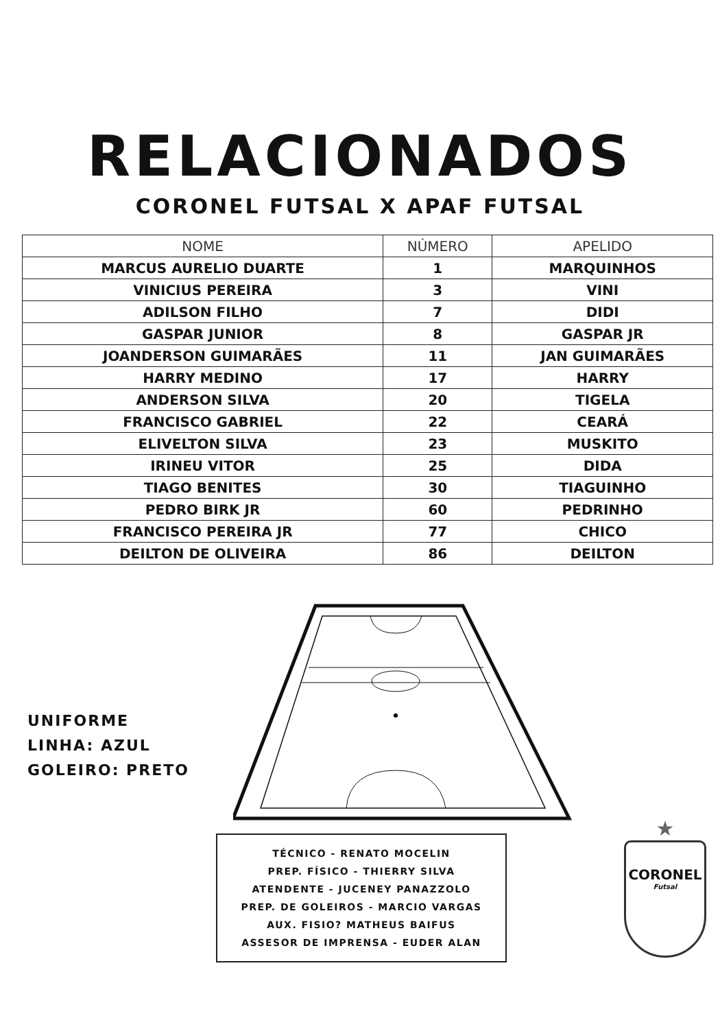RELACIONADOS
CORONEL FUTSAL X APAF FUTSAL
| NOME | NÚMERO | APELIDO |
| --- | --- | --- |
| MARCUS AURELIO DUARTE | 1 | MARQUINHOS |
| VINICIUS PEREIRA | 3 | VINI |
| ADILSON FILHO | 7 | DIDI |
| GASPAR JUNIOR | 8 | GASPAR JR |
| JOANDERSON GUIMARÃES | 11 | JAN GUIMARÃES |
| HARRY MEDINO | 17 | HARRY |
| ANDERSON SILVA | 20 | TIGELA |
| FRANCISCO GABRIEL | 22 | CEARÁ |
| ELIVELTON SILVA | 23 | MUSKITO |
| IRINEU VITOR | 25 | DIDA |
| TIAGO BENITES | 30 | TIAGUINHO |
| PEDRO BIRK JR | 60 | PEDRINHO |
| FRANCISCO PEREIRA JR | 77 | CHICO |
| DEILTON DE OLIVEIRA | 86 | DEILTON |
UNIFORME
LINHA: AZUL
GOLEIRO: PRETO
TÉCNICO - RENATO MOCELIN
PREP. FÍSICO - THIERRY SILVA
ATENDENTE - JUCENEY PANAZZOLO
PREP. DE GOLEIROS - MARCIO VARGAS
AUX. FISIO? MATHEUS BAIFUS
ASSESOR DE IMPRENSA - EUDER ALAN
★
CORONEL
Futsal